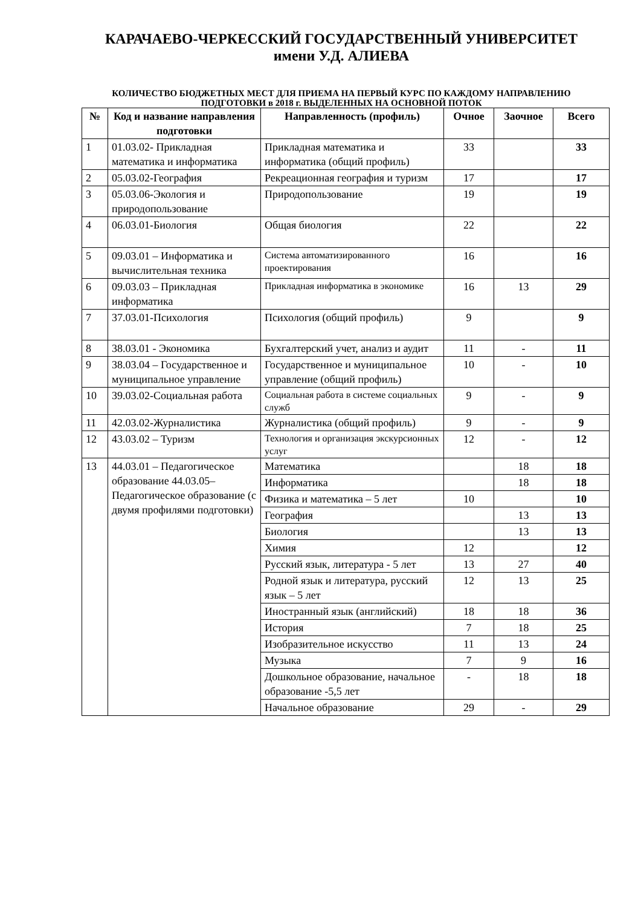КАРАЧАЕВО-ЧЕРКЕССКИЙ ГОСУДАРСТВЕННЫЙ УНИВЕРСИТЕТ
имени У.Д. АЛИЕВА
КОЛИЧЕСТВО БЮДЖЕТНЫХ МЕСТ ДЛЯ ПРИЕМА НА ПЕРВЫЙ КУРС ПО КАЖДОМУ НАПРАВЛЕНИЮ ПОДГОТОВКИ в 2018 г. ВЫДЕЛЕННЫХ НА ОСНОВНОЙ ПОТОК
| № | Код и название направления подготовки | Направленность (профиль) | Очное | Заочное | Всего |
| --- | --- | --- | --- | --- | --- |
| 1 | 01.03.02- Прикладная математика и информатика | Прикладная математика и информатика (общий профиль) | 33 | | 33 |
| 2 | 05.03.02-География | Рекреационная география и туризм | 17 | | 17 |
| 3 | 05.03.06-Экология и природопользование | Природопользование | 19 | | 19 |
| 4 | 06.03.01-Биология | Общая биология | 22 | | 22 |
| 5 | 09.03.01 – Информатика и вычислительная техника | Система автоматизированного проектирования | 16 | | 16 |
| 6 | 09.03.03 – Прикладная информатика | Прикладная информатика в экономике | 16 | 13 | 29 |
| 7 | 37.03.01-Психология | Психология (общий профиль) | 9 | | 9 |
| 8 | 38.03.01 - Экономика | Бухгалтерский учет, анализ и аудит | 11 | - | 11 |
| 9 | 38.03.04 – Государственное и муниципальное управление | Государственное и муниципальное управление (общий профиль) | 10 | - | 10 |
| 10 | 39.03.02-Социальная работа | Социальная работа в системе социальных служб | 9 | - | 9 |
| 11 | 42.03.02-Журналистика | Журналистика (общий профиль) | 9 | - | 9 |
| 12 | 43.03.02 – Туризм | Технология и организация экскурсионных услуг | 12 | - | 12 |
| 13 | 44.03.01 – Педагогическое образование 44.03.05– Педагогическое образование (с двумя профилями подготовки) | Математика | | 18 | 18 |
| | | Информатика | | 18 | 18 |
| | | Физика и математика – 5 лет | 10 | | 10 |
| | | География | | 13 | 13 |
| | | Биология | | 13 | 13 |
| | | Химия | 12 | | 12 |
| | | Русский язык, литература - 5 лет | 13 | 27 | 40 |
| | | Родной язык и литература, русский язык – 5 лет | 12 | 13 | 25 |
| | | Иностранный язык (английский) | 18 | 18 | 36 |
| | | История | 7 | 18 | 25 |
| | | Изобразительное искусство | 11 | 13 | 24 |
| | | Музыка | 7 | 9 | 16 |
| | | Дошкольное образование, начальное образование -5,5 лет | - | 18 | 18 |
| | | Начальное образование | 29 | - | 29 |